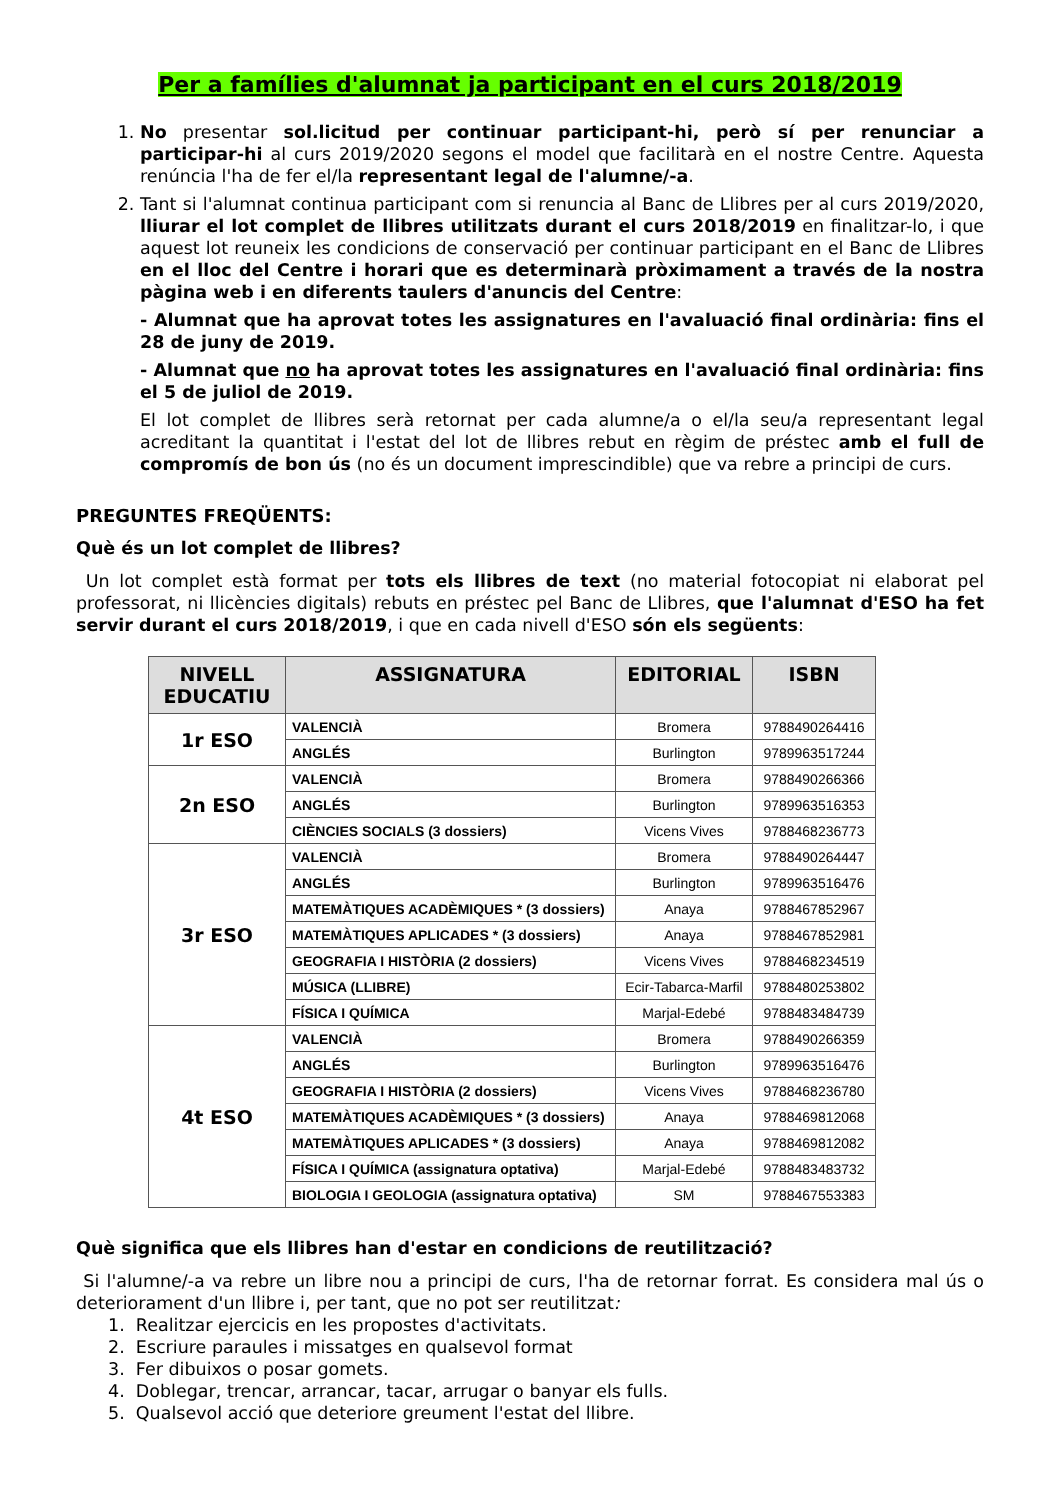Per a famílies d'alumnat ja participant en el curs 2018/2019
1. No presentar sol.licitud per continuar participant-hi, però sí per renunciar a participar-hi al curs 2019/2020 segons el model que facilitarà en el nostre Centre. Aquesta renúncia l'ha de fer el/la representant legal de l'alumne/-a.
2. Tant si l'alumnat continua participant com si renuncia al Banc de Llibres per al curs 2019/2020, lliurar el lot complet de llibres utilitzats durant el curs 2018/2019 en finalitzar-lo, i que aquest lot reuneix les condicions de conservació per continuar participant en el Banc de Llibres en el lloc del Centre i horari que es determinarà pròximament a través de la nostra pàgina web i en diferents taulers d'anuncis del Centre:
- Alumnat que ha aprovat totes les assignatures en l'avaluació final ordinària: fins el 28 de juny de 2019.
- Alumnat que no ha aprovat totes les assignatures en l'avaluació final ordinària: fins el 5 de juliol de 2019.
El lot complet de llibres serà retornat per cada alumne/a o el/la seu/a representant legal acreditant la quantitat i l'estat del lot de llibres rebut en règim de préstec amb el full de compromís de bon ús (no és un document imprescindible) que va rebre a principi de curs.
PREGUNTES FREQÜENTS:
Què és un lot complet de llibres?
Un lot complet està format per tots els llibres de text (no material fotocopiat ni elaborat pel professorat, ni llicències digitals) rebuts en préstec pel Banc de Llibres, que l'alumnat d'ESO ha fet servir durant el curs 2018/2019, i que en cada nivell d'ESO són els següents:
| NIVELL EDUCATIU | ASSIGNATURA | EDITORIAL | ISBN |
| --- | --- | --- | --- |
| 1r ESO | VALENCIÀ | Bromera | 9788490264416 |
| | ANGLÉS | Burlington | 9789963517244 |
| 2n ESO | VALENCIÀ | Bromera | 9788490266366 |
| | ANGLÉS | Burlington | 9789963516353 |
| | CIÈNCIES SOCIALS (3 dossiers) | Vicens Vives | 9788468236773 |
| 3r ESO | VALENCIÀ | Bromera | 9788490264447 |
| | ANGLÉS | Burlington | 9789963516476 |
| | MATEMÀTIQUES ACADÈMIQUES * (3 dossiers) | Anaya | 9788467852967 |
| | MATEMÀTIQUES APLICADES * (3 dossiers) | Anaya | 9788467852981 |
| | GEOGRAFIA I HISTÒRIA (2 dossiers) | Vicens Vives | 9788468234519 |
| | MÚSICA (LLIBRE) | Ecir-Tabarca-Marfil | 9788480253802 |
| | FÍSICA I QUÍMICA | Marjal-Edebé | 9788483484739 |
| 4t ESO | VALENCIÀ | Bromera | 9788490266359 |
| | ANGLÉS | Burlington | 9789963516476 |
| | GEOGRAFIA I HISTÒRIA (2 dossiers) | Vicens Vives | 9788468236780 |
| | MATEMÀTIQUES ACADÈMIQUES * (3 dossiers) | Anaya | 9788469812068 |
| | MATEMÀTIQUES APLICADES * (3 dossiers) | Anaya | 9788469812082 |
| | FÍSICA I QUÍMICA (assignatura optativa) | Marjal-Edebé | 9788483483732 |
| | BIOLOGIA I GEOLOGIA (assignatura optativa) | SM | 9788467553383 |
Què significa que els llibres han d'estar en condicions de reutilització?
Si l'alumne/-a va rebre un libre nou a principi de curs, l'ha de retornar forrat. Es considera mal ús o deteriorament d'un llibre i, per tant, que no pot ser reutilitzat:
1. Realitzar ejercicis en les propostes d'activitats.
2. Escriure paraules i missatges en qualsevol format
3. Fer dibuixos o posar gomets.
4. Doblegar, trencar, arrancar, tacar, arrugar o banyar els fulls.
5. Qualsevol acció que deteriore greument l'estat del llibre.